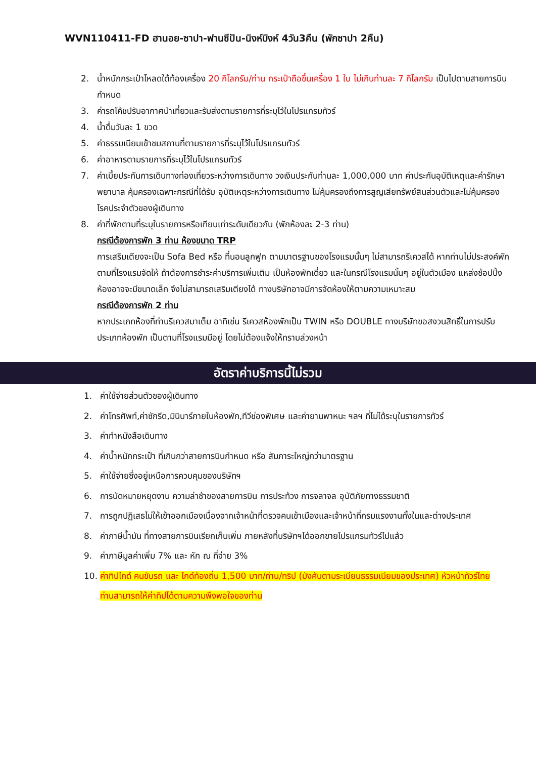WVN110411-FD ฮานอย-ซาปา-ฟานซีปัน-นิงห์บิงห์ 4วัน3คืน (พักซาปา 2คืน)
2. น้ำหนักกระเป๋าโหลดใต้ท้องเครื่อง 20 กิโลกรัม/ท่าน กระเป๋าถือขึ้นเครื่อง 1 ใบ ไม่เกินท่านละ 7 กิโลกรัม เป็นไปตามสายการบินกำหนด
3. ค่ารถโค้ชปรับอากาศนำเที่ยวและรับส่งตามรายการที่ระบุไว้ในโปรแกรมทัวร์
4. น้ำดื่มวันละ 1 ขวด
5. ค่าธรรมเนียมเข้าชมสถานที่ตามรายการที่ระบุไว้ในโปรแกรมทัวร์
6. ค่าอาหารตามรายการที่ระบุไว้ในโปรแกรมทัวร์
7. ค่าเบี้ยประกันการเดินทางท่องเที่ยวระหว่างการเดินทาง วงเงินประกันท่านละ 1,000,000 บาท ค่าประกันอุบัติเหตุและค่ารักษาพยาบาล คุ้มครองเฉพาะกรณีที่ได้รับ อุบัติเหตุระหว่างการเดินทาง ไม่คุ้มครองถึงการสูญเสียทรัพย์สินส่วนตัวและไม่คุ้มครองโรคประจำตัวของผู้เดินทาง
8. ค่าที่พักตามที่ระบุในรายการหรือเทียบเท่าระดับเดียวกัน (พักห้องละ 2-3 ท่าน)
กรณีต้องการพัก 3 ท่าน ห้องขนาด TRP
การเสริมเตียงจะเป็น Sofa Bed หรือ ที่นอนลูกฟูก ตามมาตรฐานของโรงแรมนั้นๆ ไม่สามารถรีเควสได้ หากท่านไม่ประสงค์พักตามที่โรงแรมจัดให้ ถ้าต้องการชำระค่าบริการเพิ่มเติม เป็นห้องพักเดี่ยว และในกรณีโรงแรมนั้นๆ อยู่ในตัวเมือง แหล่งช้อปปิ้ง ห้องอาจจะมีขนาดเล็ก จึงไม่สามารถเสริมเตียงได้ ทางบริษัทอาจมีการจัดห้องให้ตามความเหมาะสม
กรณีต้องการพัก 2 ท่าน
หากประเภทห้องที่ท่านรีเควสมาเต็ม อาทิเช่น รีเควสห้องพักเป็น TWIN หรือ DOUBLE ทางบริษัทขอสงวนสิทธิ์ในการปรับประเภทห้องพัก เป็นตามที่โรงแรมมีอยู่ โดยไม่ต้องแจ้งให้ทราบล่วงหน้า
อัตราค่าบริการนี้ไม่รวม
1. ค่าใช้จ่ายส่วนตัวของผู้เดินทาง
2. ค่าโทรศัพท์,ค่าซักรีด,มินิบาร์ภายในห้องพัก,ทีวีช่องพิเศษ และค่ายานพาหนะ ฯลฯ ที่ไม่ได้ระบุในรายการทัวร์
3. ค่าทำหนังสือเดินทาง
4. ค่าน้ำหนักกระเป๋า ที่เกินกว่าสายการบินกำหนด หรือ สัมภาระใหญ่กว่ามาตรฐาน
5. ค่าใช้จ่ายซึ่งอยู่เหนือการควบคุมของบริษัทฯ
6. การนัดหมายหยุดงาน ความล่าช้าของสายการบิน การประท้วง การจลาจล อุบัติภัยทางธรรมชาติ
7. การถูกปฏิเสธไม่ให้เข้าออกเมืองเนื่องจากเจ้าหน้าที่ตรวจคนเข้าเมืองและเจ้าหน้าที่กรมแรงงานทั้งในและต่างประเทศ
8. ค่าภาษีน้ำมัน ที่ทางสายการบินเรียกเก็บเพิ่ม ภายหลังที่บริษัทฯได้ออกขายโปรแกรมทัวร์ไปแล้ว
9. ค่าภาษีมูลค่าเพิ่ม 7% และ หัก ณ ที่จ่าย 3%
10. ค่าทิปไกด์ คนขับรถ และ ไกด์ท้องถิ่น 1,500 บาท/ท่าน/ทริป (บังคับตามระเบียบธรรมเนียมของประเทศ) หัวหน้าทัวร์ไทยท่านสามารถให้ค่าทิปได้ตามความพึงพอใจของท่าน